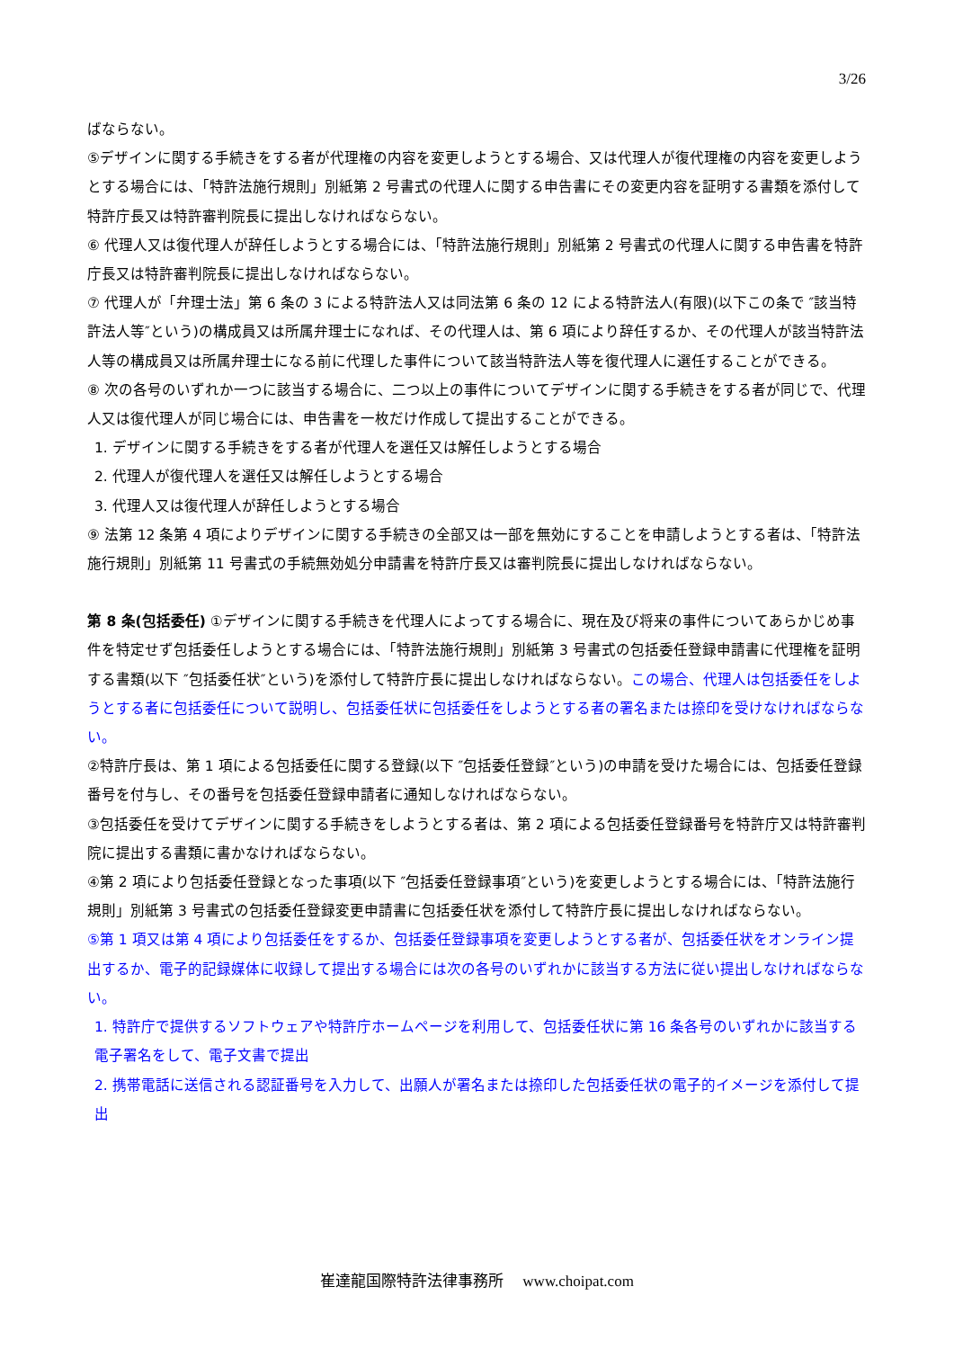3/26
ばならない。
⑤デザインに関する手続きをする者が代理権の内容を変更しようとする場合、又は代理人が復代理権の内容を変更しようとする場合には、「特許法施行規則」別紙第 2 号書式の代理人に関する申告書にその変更内容を証明する書類を添付して特許庁長又は特許審判院長に提出しなければならない。
⑥ 代理人又は復代理人が辞任しようとする場合には、「特許法施行規則」別紙第 2 号書式の代理人に関する申告書を特許庁長又は特許審判院長に提出しなければならない。
⑦ 代理人が「弁理士法」第 6 条の 3 による特許法人又は同法第 6 条の 12 による特許法人(有限)(以下この条で ″該当特許法人等″という)の構成員又は所属弁理士になれば、その代理人は、第 6 項により辞任するか、その代理人が該当特許法人等の構成員又は所属弁理士になる前に代理した事件について該当特許法人等を復代理人に選任することができる。
⑧ 次の各号のいずれか一つに該当する場合に、二つ以上の事件についてデザインに関する手続きをする者が同じで、代理人又は復代理人が同じ場合には、申告書を一枚だけ作成して提出することができる。
1. デザインに関する手続きをする者が代理人を選任又は解任しようとする場合
2. 代理人が復代理人を選任又は解任しようとする場合
3. 代理人又は復代理人が辞任しようとする場合
⑨ 法第 12 条第 4 項によりデザインに関する手続きの全部又は一部を無効にすることを申請しようとする者は、「特許法施行規則」別紙第 11 号書式の手続無効処分申請書を特許庁長又は審判院長に提出しなければならない。
第 8 条(包括委任) ①デザインに関する手続きを代理人によってする場合に、現在及び将来の事件についてあらかじめ事件を特定せず包括委任しようとする場合には、「特許法施行規則」別紙第 3 号書式の包括委任登録申請書に代理権を証明する書類(以下 ″包括委任状″という)を添付して特許庁長に提出しなければならない。この場合、代理人は包括委任をしようとする者に包括委任について説明し、包括委任状に包括委任をしようとする者の署名または捺印を受けなければならない。
②特許庁長は、第 1 項による包括委任に関する登録(以下 ″包括委任登録″という)の申請を受けた場合には、包括委任登録番号を付与し、その番号を包括委任登録申請者に通知しなければならない。
③包括委任を受けてデザインに関する手続きをしようとする者は、第 2 項による包括委任登録番号を特許庁又は特許審判院に提出する書類に書かなければならない。
④第 2 項により包括委任登録となった事項(以下 ″包括委任登録事項″という)を変更しようとする場合には、「特許法施行規則」別紙第 3 号書式の包括委任登録変更申請書に包括委任状を添付して特許庁長に提出しなければならない。
⑤第 1 項又は第 4 項により包括委任をするか、包括委任登録事項を変更しようとする者が、包括委任状をオンライン提出するか、電子的記録媒体に収録して提出する場合には次の各号のいずれかに該当する方法に従い提出しなければならない。
1. 特許庁で提供するソフトウェアや特許庁ホームページを利用して、包括委任状に第 16 条各号のいずれかに該当する電子署名をして、電子文書で提出
2. 携帯電話に送信される認証番号を入力して、出願人が署名または捺印した包括委任状の電子的イメージを添付して提出
崔達龍国際特許法律事務所　 www.choipat.com